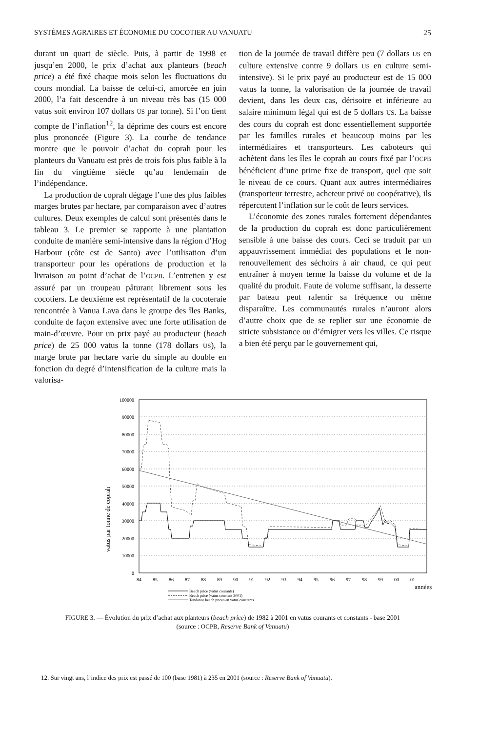SYSTÈMES AGRAIRES ET ÉCONOMIE DU COCOTIER AU VANUATU 25
durant un quart de siècle. Puis, à partir de 1998 et jusqu’en 2000, le prix d’achat aux planteurs (beach price) a été fixé chaque mois selon les fluctuations du cours mondial. La baisse de celui-ci, amorcée en juin 2000, l’a fait descendre à un niveau très bas (15 000 vatus soit environ 107 dollars US par tonne). Si l’on tient compte de l’inflation<sup>12</sup>, la déprime des cours est encore plus prononcée (Figure 3). La courbe de tendance montre que le pouvoir d’achat du coprah pour les planteurs du Vanuatu est près de trois fois plus faible à la fin du vingtième siècle qu’au lendemain de l’indépendance.
La production de coprah dégage l’une des plus faibles marges brutes par hectare, par comparaison avec d’autres cultures. Deux exemples de calcul sont présentés dans le tableau 3. Le premier se rapporte à une plantation conduite de manière semi-intensive dans la région d’Hog Harbour (côte est de Santo) avec l’utilisation d’un transporteur pour les opérations de production et la livraison au point d’achat de l’OCPB. L’entretien y est assuré par un troupeau pâturant librement sous les cocotiers. Le deuxième est représentatif de la cocoteraie rencontrée à Vanua Lava dans le groupe des îles Banks, conduite de façon extensive avec une forte utilisation de main-d’œuvre. Pour un prix payé au producteur (beach price) de 25 000 vatus la tonne (178 dollars US), la marge brute par hectare varie du simple au double en fonction du degré d’intensification de la culture mais la valorisa-
tion de la journée de travail diffère peu (7 dollars US en culture extensive contre 9 dollars US en culture semi-intensive). Si le prix payé au producteur est de 15 000 vatus la tonne, la valorisation de la journée de travail devient, dans les deux cas, dérisoire et inférieure au salaire minimum légal qui est de 5 dollars US. La baisse des cours du coprah est donc essentiellement supportée par les familles rurales et beaucoup moins par les intermédiaires et transporteurs. Les caboteurs qui achètent dans les îles le coprah au cours fixé par l’OCPB bénéficient d’une prime fixe de transport, quel que soit le niveau de ce cours. Quant aux autres intermédiaires (transporteur terrestre, acheteur privé ou coopérative), ils répercutent l’inflation sur le coût de leurs services.
L’économie des zones rurales fortement dépendantes de la production du coprah est donc particulièrement sensible à une baisse des cours. Ceci se traduit par un appauvrissement immédiat des populations et le non-renouvellement des séchoirs à air chaud, ce qui peut entraîner à moyen terme la baisse du volume et de la qualité du produit. Faute de volume suffisant, la desserte par bateau peut ralentir sa fréquence ou même disparaître. Les communautés rurales n’auront alors d’autre choix que de se replier sur une économie de stricte subsistance ou d’émigrer vers les villes. Ce risque a bien été perçu par le gouvernement qui,
vatus par tonne de coprah
100000
90000
80000
70000
60000
50000
40000
30000
20000
10000
0
84
85
86
87
88
89
90
91
92
93
94
95
96
97
98
99
00
01
années
Beach price (vatus courants)
Beach price (vatus constant 2001)
Tendance beach prices en vatus constants
FIGURE 3. — Évolution du prix d’achat aux planteurs (beach price) de 1982 à 2001 en vatus courants et constants - base 2001
(source : OCPB, Reserve Bank of Vanuatu)
12. Sur vingt ans, l’indice des prix est passé de 100 (base 1981) à 235 en 2001 (source : Reserve Bank of Vanuatu).